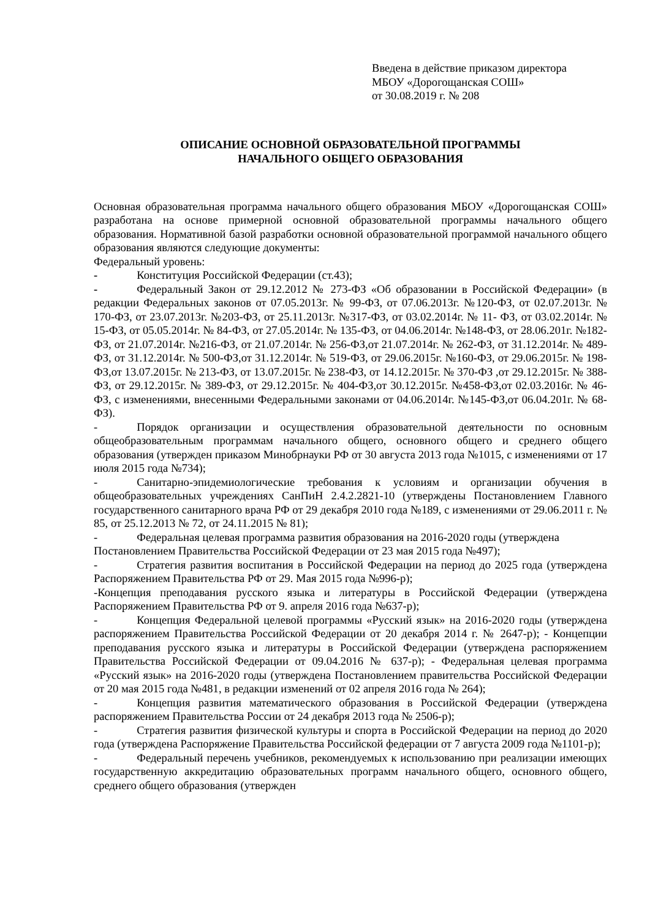Введена в действие приказом директора
МБОУ «Дорогощанская СОШ»
от 30.08.2019 г. № 208
ОПИСАНИЕ ОСНОВНОЙ ОБРАЗОВАТЕЛЬНОЙ ПРОГРАММЫ
НАЧАЛЬНОГО ОБЩЕГО ОБРАЗОВАНИЯ
Основная образовательная программа начального общего образования МБОУ «Дорогощанская СОШ» разработана на основе примерной основной образовательной программы начального общего образования. Нормативной базой разработки основной образовательной программой начального общего образования являются следующие документы:
Федеральный уровень:
- Конституция Российской Федерации (ст.43);
- Федеральный Закон от 29.12.2012 № 273-ФЗ «Об образовании в Российской Федерации» (в редакции Федеральных законов от 07.05.2013г. № 99-ФЗ, от 07.06.2013г. №120-ФЗ, от 02.07.2013г. № 170-ФЗ, от 23.07.2013г. №203-ФЗ, от 25.11.2013г. №317-ФЗ, от 03.02.2014г. № 11- ФЗ, от 03.02.2014г. № 15-ФЗ, от 05.05.2014г. № 84-ФЗ, от 27.05.2014г. № 135-ФЗ, от 04.06.2014г. №148-ФЗ, от 28.06.201г. №182-ФЗ, от 21.07.2014г. №216-ФЗ, от 21.07.2014г. № 256-ФЗ,от 21.07.2014г. № 262-ФЗ, от 31.12.2014г. № 489-ФЗ, от 31.12.2014г. № 500-ФЗ,от 31.12.2014г. № 519-ФЗ, от 29.06.2015г. №160-ФЗ, от 29.06.2015г. № 198-ФЗ,от 13.07.2015г. № 213-ФЗ, от 13.07.2015г. № 238-ФЗ, от 14.12.2015г. № 370-ФЗ ,от 29.12.2015г. № 388-ФЗ, от 29.12.2015г. № 389-ФЗ, от 29.12.2015г. № 404-ФЗ,от 30.12.2015г. №458-ФЗ,от 02.03.2016г. № 46-ФЗ, с изменениями, внесенными Федеральными законами от 04.06.2014г. №145-ФЗ,от 06.04.201г. № 68-ФЗ).
- Порядок организации и осуществления образовательной деятельности по основным общеобразовательным программам начального общего, основного общего и среднего общего образования (утвержден приказом Минобрнауки РФ от 30 августа 2013 года №1015, с изменениями от 17 июля 2015 года №734);
- Санитарно-эпидемиологические требования к условиям и организации обучения в общеобразовательных учреждениях СанПиН 2.4.2.2821-10 (утверждены Постановлением Главного государственного санитарного врача РФ от 29 декабря 2010 года №189, с изменениями от 29.06.2011 г. № 85, от 25.12.2013 № 72, от 24.11.2015 № 81);
- Федеральная целевая программа развития образования на 2016-2020 годы (утверждена
Постановлением Правительства Российской Федерации от 23 мая 2015 года №497);
- Стратегия развития воспитания в Российской Федерации на период до 2025 года (утверждена Распоряжением Правительства РФ от 29. Мая 2015 года №996-р);
-Концепция преподавания русского языка и литературы в Российской Федерации (утверждена Распоряжением Правительства РФ от 9. апреля 2016 года №637-р);
- Концепция Федеральной целевой программы «Русский язык» на 2016-2020 годы (утверждена распоряжением Правительства Российской Федерации от 20 декабря 2014 г. № 2647-р); - Концепции преподавания русского языка и литературы в Российской Федерации (утверждена распоряжением Правительства Российской Федерации от 09.04.2016 № 637-р); - Федеральная целевая программа «Русский язык» на 2016-2020 годы (утверждена Постановлением правительства Российской Федерации от 20 мая 2015 года №481, в редакции изменений от 02 апреля 2016 года № 264);
- Концепция развития математического образования в Российской Федерации (утверждена распоряжением Правительства России от 24 декабря 2013 года № 2506-р);
- Стратегия развития физической культуры и спорта в Российской Федерации на период до 2020 года (утверждена Распоряжение Правительства Российской федерации от 7 августа 2009 года №1101-р);
- Федеральный перечень учебников, рекомендуемых к использованию при реализации имеющих государственную аккредитацию образовательных программ начального общего, основного общего, среднего общего образования (утвержден